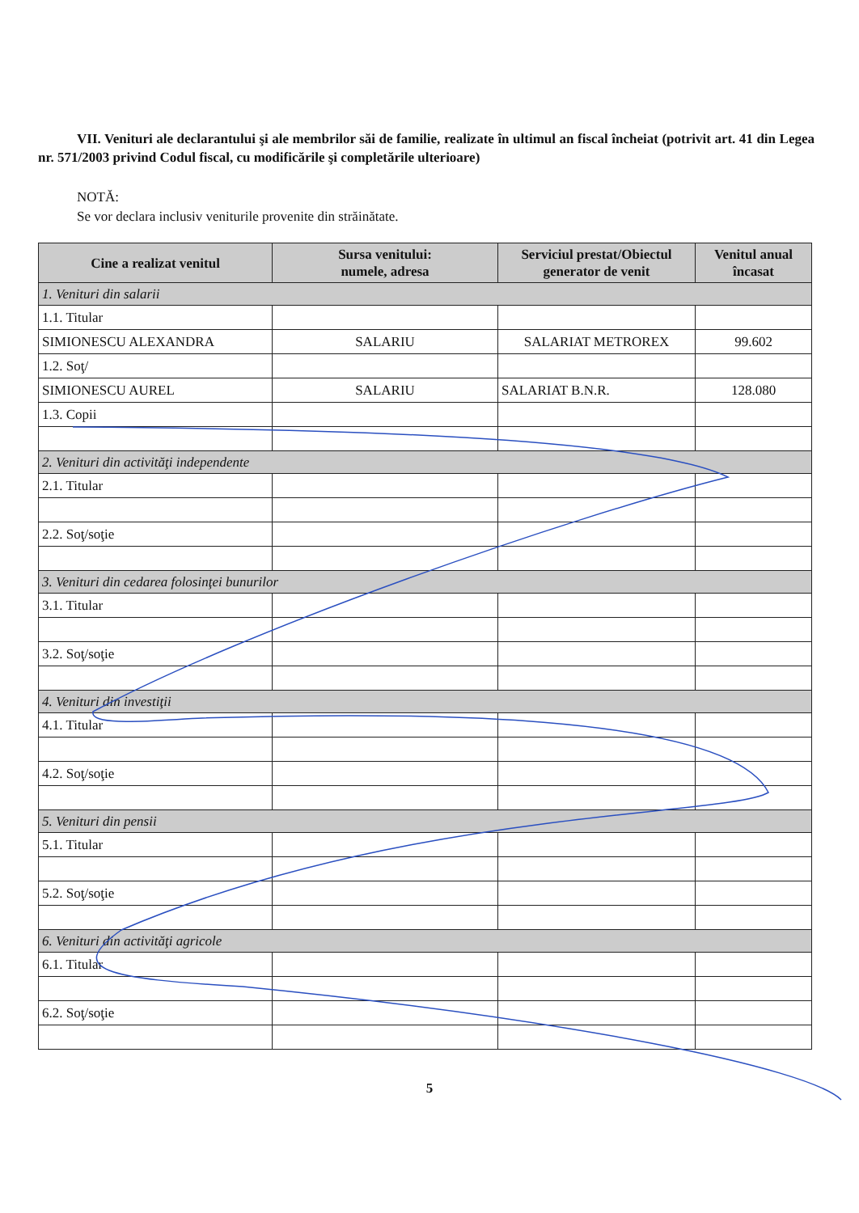VII. Venituri ale declarantului şi ale membrilor săi de familie, realizate în ultimul an fiscal încheiat (potrivit art. 41 din Legea nr. 571/2003 privind Codul fiscal, cu modificările şi completările ulterioare)
NOTĂ:
Se vor declara inclusiv veniturile provenite din străinătate.
| Cine a realizat venitul | Sursa venitului: numele, adresa | Serviciul prestat/Obiectul generator de venit | Venitul anual încasat |
| --- | --- | --- | --- |
| 1. Venituri din salarii | | | |
| 1.1. Titular | | | |
| SIMIONESCU ALEXANDRA | SALARIU | SALARIAT METROREX | 99.602 |
| 1.2. Soţ/ | | | |
| SIMIONESCU AUREL | SALARIU | SALARIAT B.N.R. | 128.080 |
| 1.3. Copii | | | |
| 2. Venituri din activităţi independente | | | |
| 2.1. Titular | | | |
| 2.2. Soţ/soţie | | | |
| 3. Venituri din cedarea folosinţei bunurilor | | | |
| 3.1. Titular | | | |
| 3.2. Soţ/soţie | | | |
| 4. Venituri din investiţii | | | |
| 4.1. Titular | | | |
| 4.2. Soţ/soţie | | | |
| 5. Venituri din pensii | | | |
| 5.1. Titular | | | |
| 5.2. Soţ/soţie | | | |
| 6. Venituri din activităţi agricole | | | |
| 6.1. Titular | | | |
| 6.2. Soţ/soţie | | | |
5